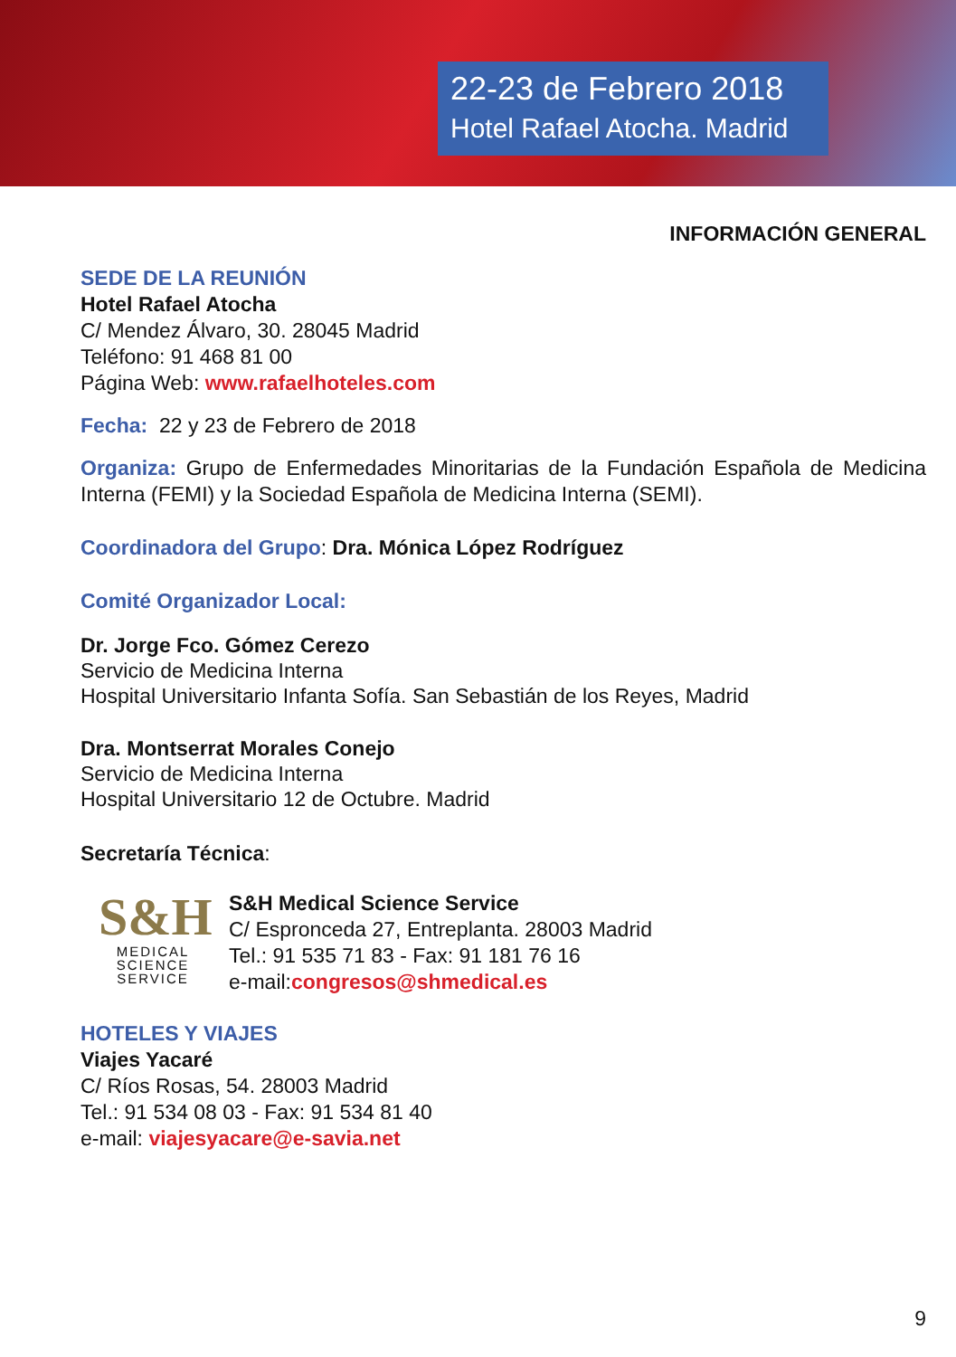22-23 de Febrero 2018
Hotel Rafael Atocha. Madrid
INFORMACIÓN GENERAL
SEDE DE LA REUNIÓN
Hotel Rafael Atocha
C/ Mendez Álvaro, 30. 28045 Madrid
Teléfono: 91 468 81 00
Página Web: www.rafaelhoteles.com
Fecha: 22 y 23 de Febrero de 2018
Organiza: Grupo de Enfermedades Minoritarias de la Fundación Española de Medicina Interna (FEMI) y la Sociedad Española de Medicina Interna (SEMI).
Coordinadora del Grupo: Dra. Mónica López Rodríguez
Comité Organizador Local:
Dr. Jorge Fco. Gómez Cerezo
Servicio de Medicina Interna
Hospital Universitario Infanta Sofía. San Sebastián de los Reyes, Madrid
Dra. Montserrat Morales Conejo
Servicio de Medicina Interna
Hospital Universitario 12 de Octubre. Madrid
Secretaría Técnica:
S&H
MEDICAL
SCIENCE
SERVICE
S&H Medical Science Service
C/ Espronceda 27, Entreplanta. 28003 Madrid
Tel.: 91 535 71 83 - Fax: 91 181 76 16
e-mail:congresos@shmedical.es
HOTELES Y VIAJES
Viajes Yacaré
C/ Ríos Rosas, 54. 28003 Madrid
Tel.: 91 534 08 03 - Fax: 91 534 81 40
e-mail: viajesyacare@e-savia.net
9